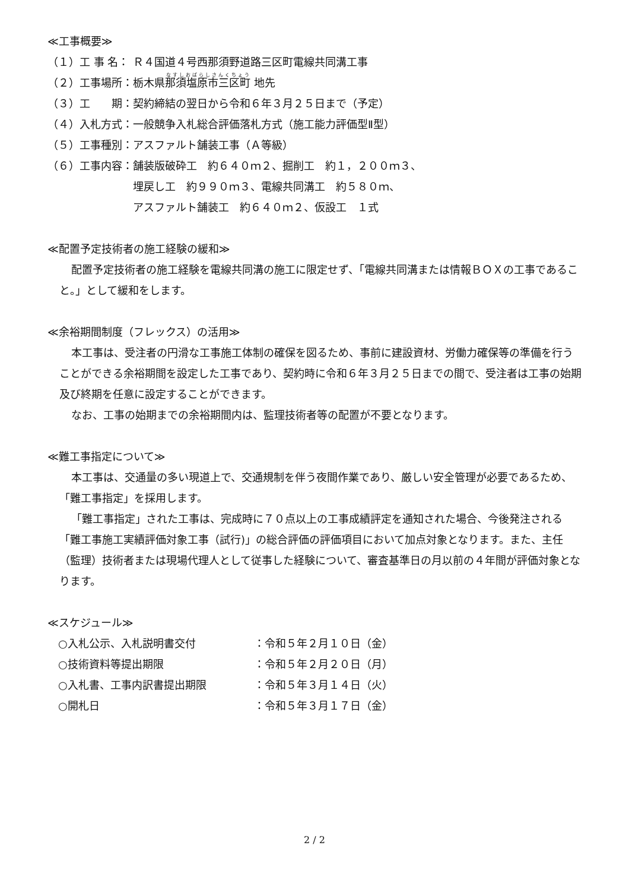≪工事概要≫
| （１）工 事 名： | Ｒ４国道４号西那須野道路三区町電線共同溝工事 |
| （２）工事場所： | 栃木県 那須塩原市三区町 地先 |
| （３）工 期： | 契約締結の翌日から令和６年３月２５日まで（予定） |
| （４）入札方式： | 一般競争入札総合評価落札方式（施工能力評価型Ⅱ型） |
| （５）工事種別： | アスファルト舗装工事（Ａ等級） |
| （６）工事内容： | 舗装版破砕工 約６４０ｍ２、掘削工 約１，２００ｍ３、 埋戻し工 約９９０ｍ３、電線共同溝工 約５８０ｍ、 アスファルト舗装工 約６４０ｍ２、仮設工 １式 |
≪配置予定技術者の施工経験の緩和≫
配置予定技術者の施工経験を電線共同溝の施工に限定せず、「電線共同溝または情報ＢＯＸの工事であること。」として緩和をします。
≪余裕期間制度（フレックス）の活用≫
本工事は、受注者の円滑な工事施工体制の確保を図るため、事前に建設資材、労働力確保等の準備を行うことができる余裕期間を設定した工事であり、契約時に令和６年３月２５日までの間で、受注者は工事の始期及び終期を任意に設定することができます。
なお、工事の始期までの余裕期間内は、監理技術者等の配置が不要となります。
≪難工事指定について≫
本工事は、交通量の多い現道上で、交通規制を伴う夜間作業であり、厳しい安全管理が必要であるため、「難工事指定」を採用します。
「難工事指定」された工事は、完成時に７０点以上の工事成績評定を通知された場合、今後発注される「難工事施工実績評価対象工事（試行)」の総合評価の評価項目において加点対象となります。また、主任（監理）技術者または現場代理人として従事した経験について、審査基準日の月以前の４年間が評価対象となります。
≪スケジュール≫
| ○入札公示、入札説明書交付 | ：令和５年２月１０日（金） |
| ○技術資料等提出期限 | ：令和５年２月２０日（月） |
| ○入札書、工事内訳書提出期限 | ：令和５年３月１４日（火） |
| ○開札日 | ：令和５年３月１７日（金） |
2 / 2